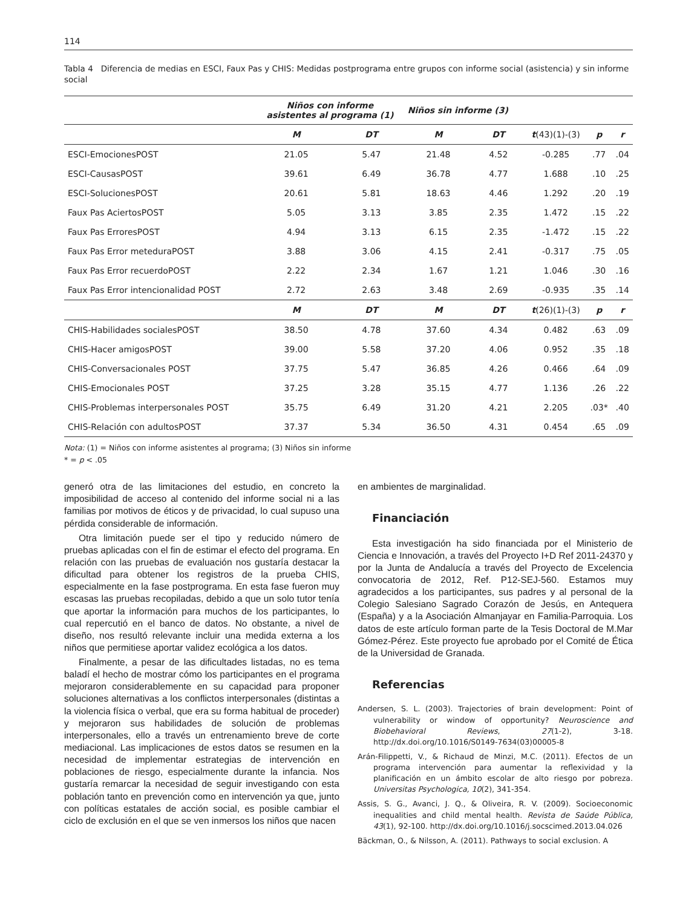114
Tabla 4 Diferencia de medias en ESCI, Faux Pas y CHIS: Medidas postprograma entre grupos con informe social (asistencia) y sin informe social
| | Niños con informe asistentes al programa (1) | | Niños sin informe (3) | | | | |
| --- | --- | --- | --- | --- | --- | --- | --- |
| | M | DT | M | DT | t (43)(1)-(3) | p | r |
| ESCI-EmocionesPOST | 21.05 | 5.47 | 21.48 | 4.52 | -0.285 | .77 | .04 |
| ESCI-CausasPOST | 39.61 | 6.49 | 36.78 | 4.77 | 1.688 | .10 | .25 |
| ESCI-SolucionesPOST | 20.61 | 5.81 | 18.63 | 4.46 | 1.292 | .20 | .19 |
| Faux Pas AciertosPOST | 5.05 | 3.13 | 3.85 | 2.35 | 1.472 | .15 | .22 |
| Faux Pas ErroresPOST | 4.94 | 3.13 | 6.15 | 2.35 | -1.472 | .15 | .22 |
| Faux Pas Error meteduraPOST | 3.88 | 3.06 | 4.15 | 2.41 | -0.317 | .75 | .05 |
| Faux Pas Error recuerdoPOST | 2.22 | 2.34 | 1.67 | 1.21 | 1.046 | .30 | .16 |
| Faux Pas Error intencionalidad POST | 2.72 | 2.63 | 3.48 | 2.69 | -0.935 | .35 | .14 |
| | M | DT | M | DT | t (26)(1)-(3) | p | r |
| CHIS-Habilidades socialesPOST | 38.50 | 4.78 | 37.60 | 4.34 | 0.482 | .63 | .09 |
| CHIS-Hacer amigosPOST | 39.00 | 5.58 | 37.20 | 4.06 | 0.952 | .35 | .18 |
| CHIS-Conversacionales POST | 37.75 | 5.47 | 36.85 | 4.26 | 0.466 | .64 | .09 |
| CHIS-Emocionales POST | 37.25 | 3.28 | 35.15 | 4.77 | 1.136 | .26 | .22 |
| CHIS-Problemas interpersonales POST | 35.75 | 6.49 | 31.20 | 4.21 | 2.205 | .03* | .40 |
| CHIS-Relación con adultosPOST | 37.37 | 5.34 | 36.50 | 4.31 | 0.454 | .65 | .09 |
Nota: (1) = Niños con informe asistentes al programa; (3) Niños sin informe
* = p < .05
generó otra de las limitaciones del estudio, en concreto la imposibilidad de acceso al contenido del informe social ni a las familias por motivos de éticos y de privacidad, lo cual supuso una pérdida considerable de información.
Otra limitación puede ser el tipo y reducido número de pruebas aplicadas con el fin de estimar el efecto del programa. En relación con las pruebas de evaluación nos gustaría destacar la dificultad para obtener los registros de la prueba CHIS, especialmente en la fase postprograma. En esta fase fueron muy escasas las pruebas recopiladas, debido a que un solo tutor tenía que aportar la información para muchos de los participantes, lo cual repercutió en el banco de datos. No obstante, a nivel de diseño, nos resultó relevante incluir una medida externa a los niños que permitiese aportar validez ecológica a los datos.
Finalmente, a pesar de las dificultades listadas, no es tema baladí el hecho de mostrar cómo los participantes en el programa mejoraron considerablemente en su capacidad para proponer soluciones alternativas a los conflictos interpersonales (distintas a la violencia física o verbal, que era su forma habitual de proceder) y mejoraron sus habilidades de solución de problemas interpersonales, ello a través un entrenamiento breve de corte mediacional. Las implicaciones de estos datos se resumen en la necesidad de implementar estrategias de intervención en poblaciones de riesgo, especialmente durante la infancia. Nos gustaría remarcar la necesidad de seguir investigando con esta población tanto en prevención como en intervención ya que, junto con políticas estatales de acción social, es posible cambiar el ciclo de exclusión en el que se ven inmersos los niños que nacen
en ambientes de marginalidad.
Financiación
Esta investigación ha sido financiada por el Ministerio de Ciencia e Innovación, a través del Proyecto I+D Ref 2011-24370 y por la Junta de Andalucía a través del Proyecto de Excelencia convocatoria de 2012, Ref. P12-SEJ-560. Estamos muy agradecidos a los participantes, sus padres y al personal de la Colegio Salesiano Sagrado Corazón de Jesús, en Antequera (España) y a la Asociación Almanjayar en Familia-Parroquia. Los datos de este artículo forman parte de la Tesis Doctoral de M.Mar Gómez-Pérez. Este proyecto fue aprobado por el Comité de Ética de la Universidad de Granada.
Referencias
Andersen, S. L. (2003). Trajectories of brain development: Point of vulnerability or window of opportunity? Neuroscience and Biobehavioral Reviews, 27(1-2), 3-18. http://dx.doi.org/10.1016/S0149-7634(03)00005-8
Arán-Filippetti, V., & Richaud de Minzi, M.C. (2011). Efectos de un programa intervención para aumentar la reflexividad y la planificación en un ámbito escolar de alto riesgo por pobreza. Universitas Psychologica, 10(2), 341-354.
Assis, S. G., Avanci, J. Q., & Oliveira, R. V. (2009). Socioeconomic inequalities and child mental health. Revista de Saúde Pública, 43(1), 92-100. http://dx.doi.org/10.1016/j.socscimed.2013.04.026
Bäckman, O., & Nilsson, A. (2011). Pathways to social exclusion. A